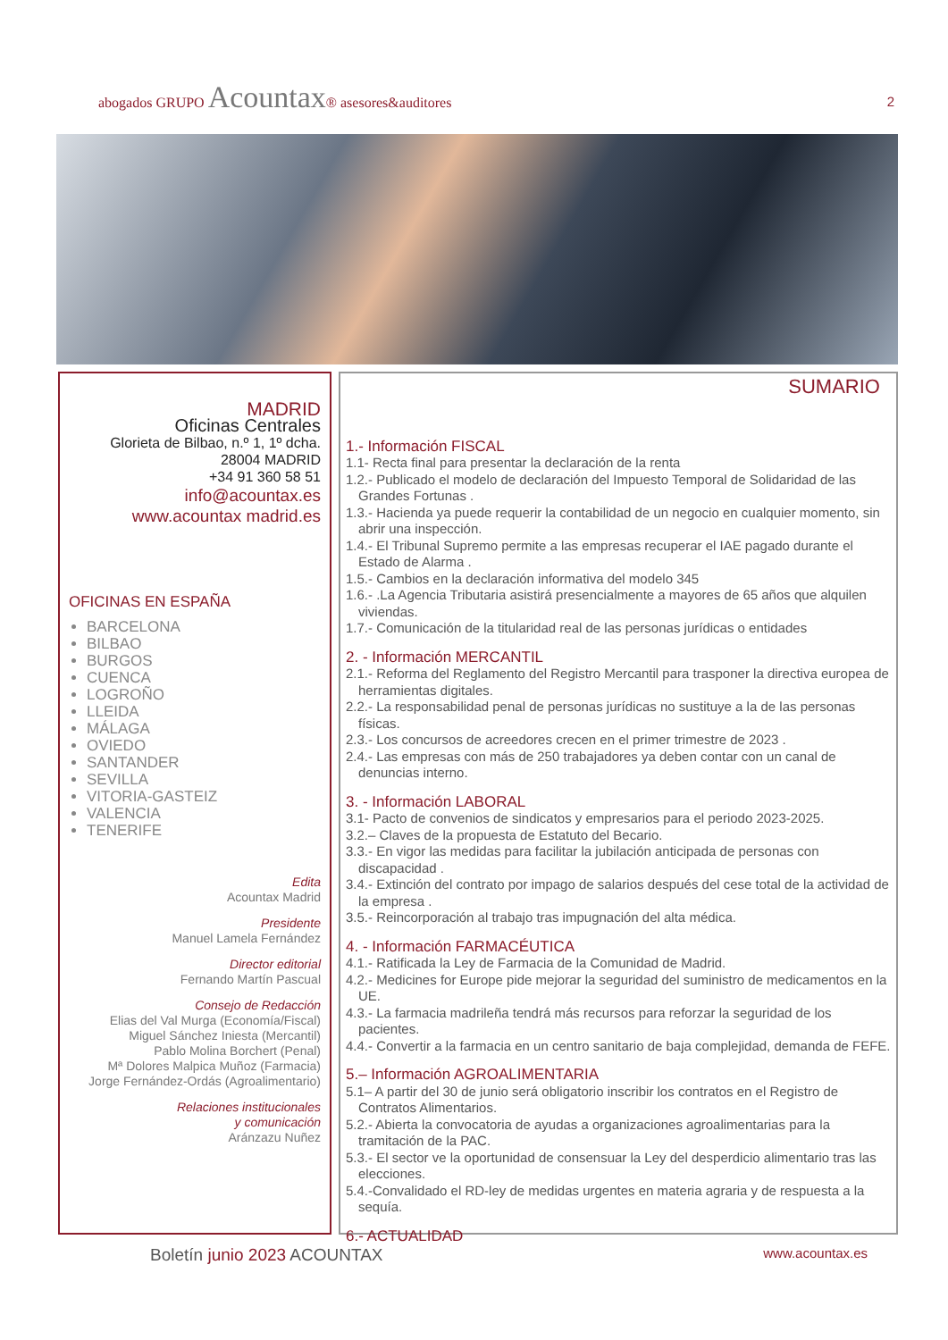abogados GRUPO Acountax® asesores&auditores
2
MADRID
Oficinas Centrales
Glorieta de Bilbao, n.º 1, 1º dcha.
28004 MADRID
+34 91 360 58 51
info@acountax.es
www.acountax madrid.es
OFICINAS EN ESPAÑA
BARCELONA
BILBAO
BURGOS
CUENCA
LOGROÑO
LLEIDA
MÁLAGA
OVIEDO
SANTANDER
SEVILLA
VITORIA-GASTEIZ
VALENCIA
TENERIFE
Edita
Acountax Madrid
Presidente
Manuel Lamela Fernández
Director editorial
Fernando Martín Pascual
Consejo de Redacción
Elias del Val Murga (Economía/Fiscal)
Miguel Sánchez Iniesta (Mercantil)
Pablo Molina Borchert (Penal)
Mª Dolores Malpica Muñoz (Farmacia)
Jorge Fernández-Ordás (Agroalimentario)
Relaciones institucionales
y comunicación
Aránzazu Nuñez
SUMARIO
1.- Información FISCAL
1.1- Recta final para presentar la declaración de la renta
1.2.- Publicado el modelo de declaración del Impuesto Temporal de Solidaridad de las Grandes Fortunas .
1.3.- Hacienda ya puede requerir la contabilidad de un negocio en cualquier momento, sin abrir una inspección.
1.4.- El Tribunal Supremo permite a las empresas recuperar el IAE pagado durante el Estado de Alarma .
1.5.- Cambios en la declaración informativa del modelo 345
1.6.- .La Agencia Tributaria asistirá presencialmente a mayores de 65 años que alquilen viviendas.
1.7.- Comunicación de la titularidad real de las personas jurídicas o entidades
2. - Información MERCANTIL
2.1.- Reforma del Reglamento del Registro Mercantil para trasponer la directiva europea de herramientas digitales.
2.2.- La responsabilidad penal de personas jurídicas no sustituye a la de las personas físicas.
2.3.- Los concursos de acreedores crecen en el primer trimestre de 2023 .
2.4.- Las empresas con más de 250 trabajadores ya deben contar con un canal de denuncias interno.
3. - Información LABORAL
3.1- Pacto de convenios de sindicatos y empresarios para el periodo 2023-2025.
3.2.– Claves de la propuesta de Estatuto del Becario.
3.3.- En vigor las medidas para facilitar la jubilación anticipada de personas con discapacidad .
3.4.- Extinción del contrato por impago de salarios después del cese total de la actividad de la empresa .
3.5.- Reincorporación al trabajo tras impugnación del alta médica.
4. - Información FARMACÉUTICA
4.1.- Ratificada la Ley de Farmacia de la Comunidad de Madrid.
4.2.- Medicines for Europe pide mejorar la seguridad del suministro de medicamentos en la UE.
4.3.- La farmacia madrileña tendrá más recursos para reforzar la seguridad de los pacientes.
4.4.- Convertir a la farmacia en un centro sanitario de baja complejidad, demanda de FEFE.
5.– Información AGROALIMENTARIA
5.1– A partir del 30 de junio será obligatorio inscribir los contratos en el Registro de Contratos Alimentarios.
5.2.- Abierta la convocatoria de ayudas a organizaciones agroalimentarias para la tramitación de la PAC.
5.3.- El sector ve la oportunidad de consensuar la Ley del desperdicio alimentario tras las elecciones.
5.4.-Convalidado el RD-ley de medidas urgentes en materia agraria y de respuesta a la sequía.
6.- ACTUALIDAD
Boletín junio 2023 ACOUNTAX
www.acountax.es